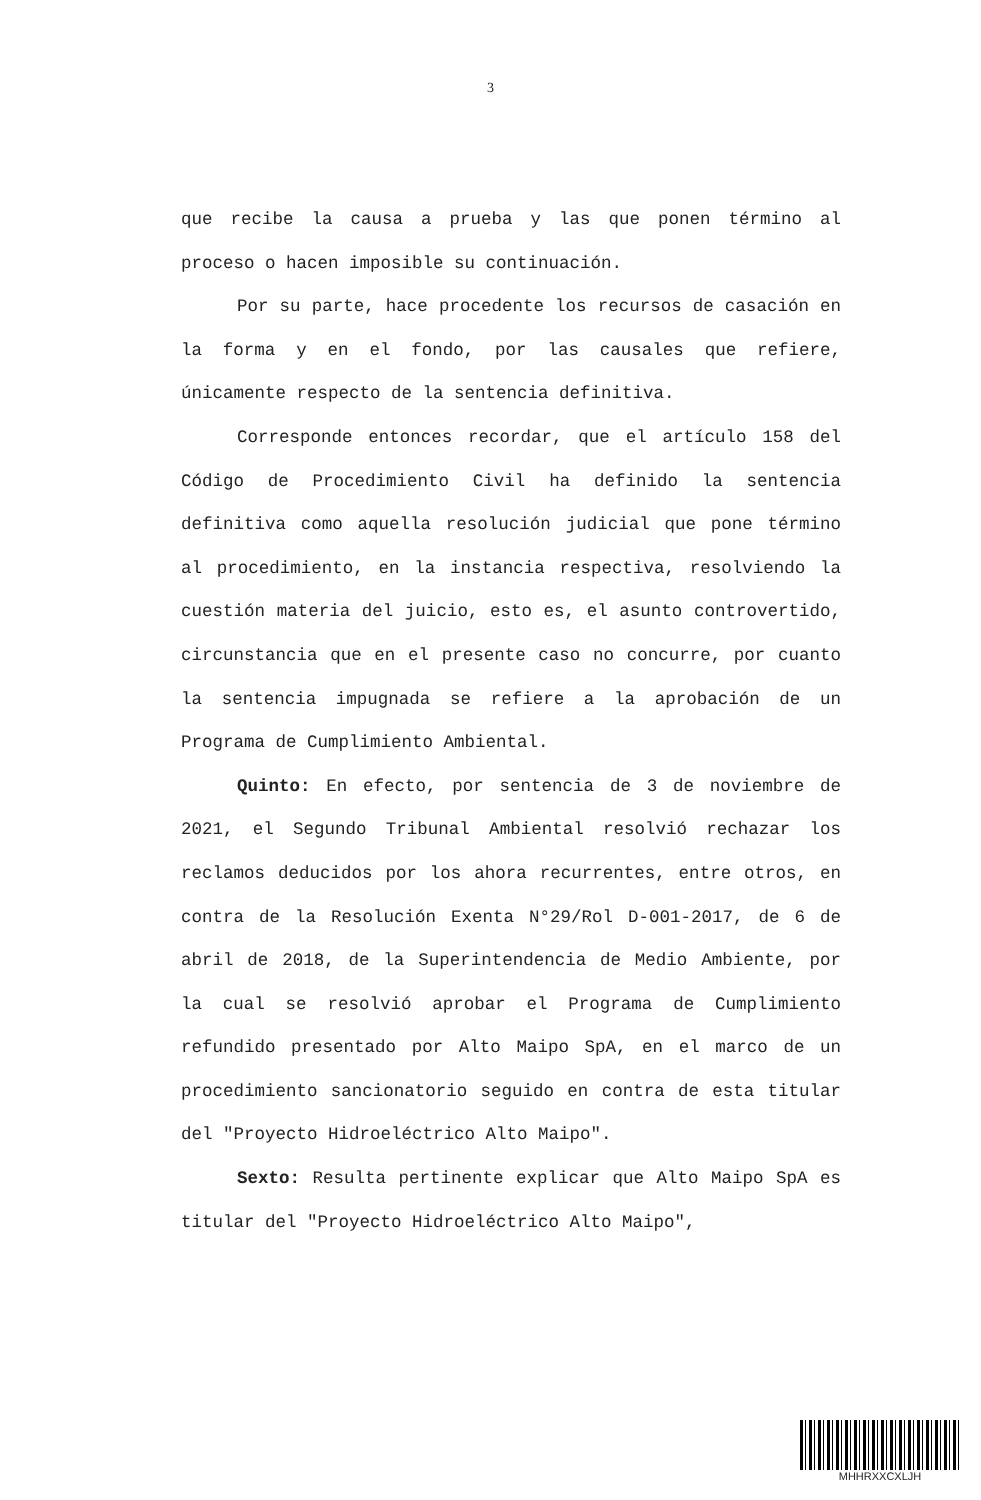3
que recibe la causa a prueba y las que ponen término al proceso o hacen imposible su continuación.
Por su parte, hace procedente los recursos de casación en la forma y en el fondo, por las causales que refiere, únicamente respecto de la sentencia definitiva.
Corresponde entonces recordar, que el artículo 158 del Código de Procedimiento Civil ha definido la sentencia definitiva como aquella resolución judicial que pone término al procedimiento, en la instancia respectiva, resolviendo la cuestión materia del juicio, esto es, el asunto controvertido, circunstancia que en el presente caso no concurre, por cuanto la sentencia impugnada se refiere a la aprobación de un Programa de Cumplimiento Ambiental.
Quinto: En efecto, por sentencia de 3 de noviembre de 2021, el Segundo Tribunal Ambiental resolvió rechazar los reclamos deducidos por los ahora recurrentes, entre otros, en contra de la Resolución Exenta N°29/Rol D-001-2017, de 6 de abril de 2018, de la Superintendencia de Medio Ambiente, por la cual se resolvió aprobar el Programa de Cumplimiento refundido presentado por Alto Maipo SpA, en el marco de un procedimiento sancionatorio seguido en contra de esta titular del "Proyecto Hidroeléctrico Alto Maipo".
Sexto: Resulta pertinente explicar que Alto Maipo SpA es titular del "Proyecto Hidroeléctrico Alto Maipo",
MHHRXXCXLJH